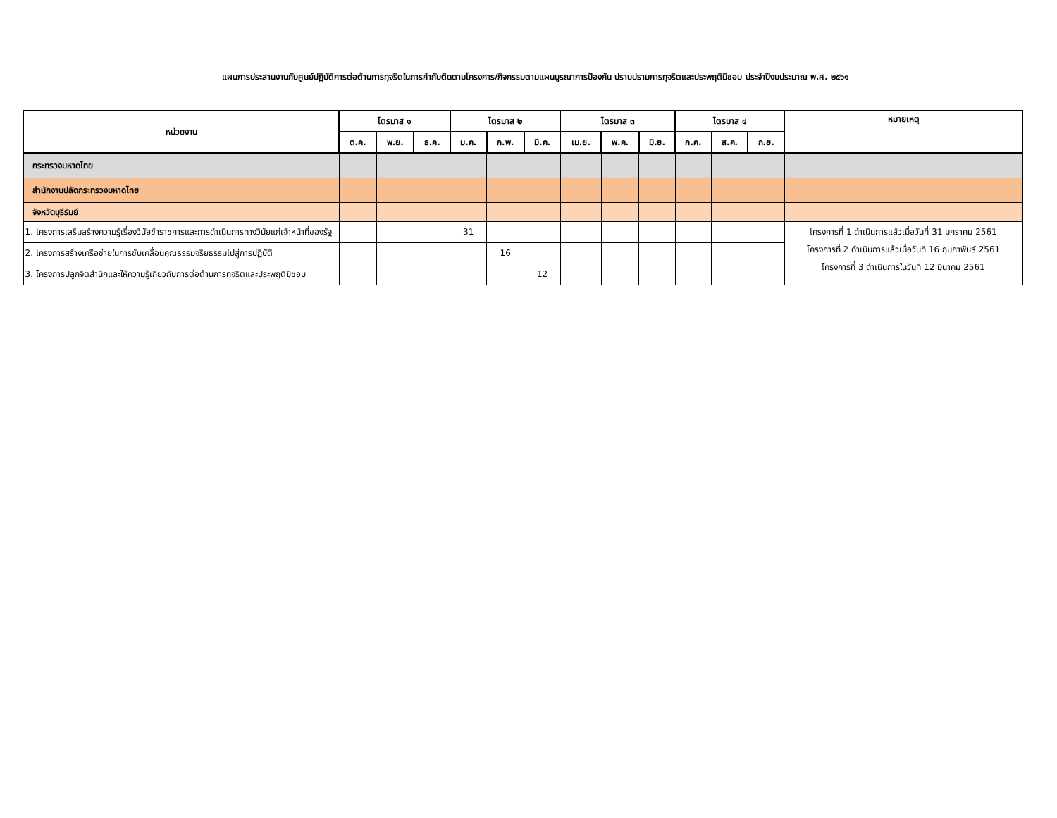แผนการประสานงานกับศูนย์ปฏิบัติการต่อต้านการทุจริตในการกำกับติดตามโครงการ/กิจกรรมตามแผนบูรณาการป้องกัน ปราบปรามการทุจริตและประพฤติมิชอบ ประจำปีงบประมาณ พ.ศ. ๒๕๖๑
| หน่วยงาน | ไตรมาส ๑ | | | ไตรมาส ๒ | | | ไตรมาส ๓ | | | ไตรมาส ๔ | | | หมายเหตุ |
| --- | --- | --- | --- | --- | --- | --- | --- | --- | --- | --- | --- | --- | --- |
| | ต.ค. | พ.ย. | ธ.ค. | ม.ค. | ก.พ. | มี.ค. | เม.ย. | พ.ค. | มิ.ย. | ก.ค. | ส.ค. | ก.ย. | |
| กระทรวงมหาดไทย | | | | | | | | | | | | | |
| สำนักงานปลัดกระทรวงมหาดไทย | | | | | | | | | | | | | |
| จังหวัดบุรีรัมย์ | | | | | | | | | | | | | |
| 1. โครงการเสริมสร้างความรู้เรื่องวินัยข้าราชการและการดำเนินการทางวินัยแก่เจ้าหน้าที่ของรัฐ | | | | 31 | | | | | | | | | โครงการที่ 1 ดำเนินการแล้วเมื่อวันที่ 31 มกราคม 2561 โครงการที่ 2 ดำเนินการแล้วเมื่อวันที่ 16 กุมภาพันธ์ 2561 โครงการที่ 3 ดำเนินการในวันที่ 12 มีนาคม 2561 |
| 2. โครงการสร้างเครือข่ายในการขับเคลื่อนคุณธรรมจริยธรรมไปสู่การปฏิบัติ | | | | | 16 | | | | | | | | |
| 3. โครงการปลูกจิตสำนึกและให้ความรู้เกี่ยวกับการต่อต้านการทุจริตและประพฤติมิชอบ | | | | | | 12 | | | | | | | |